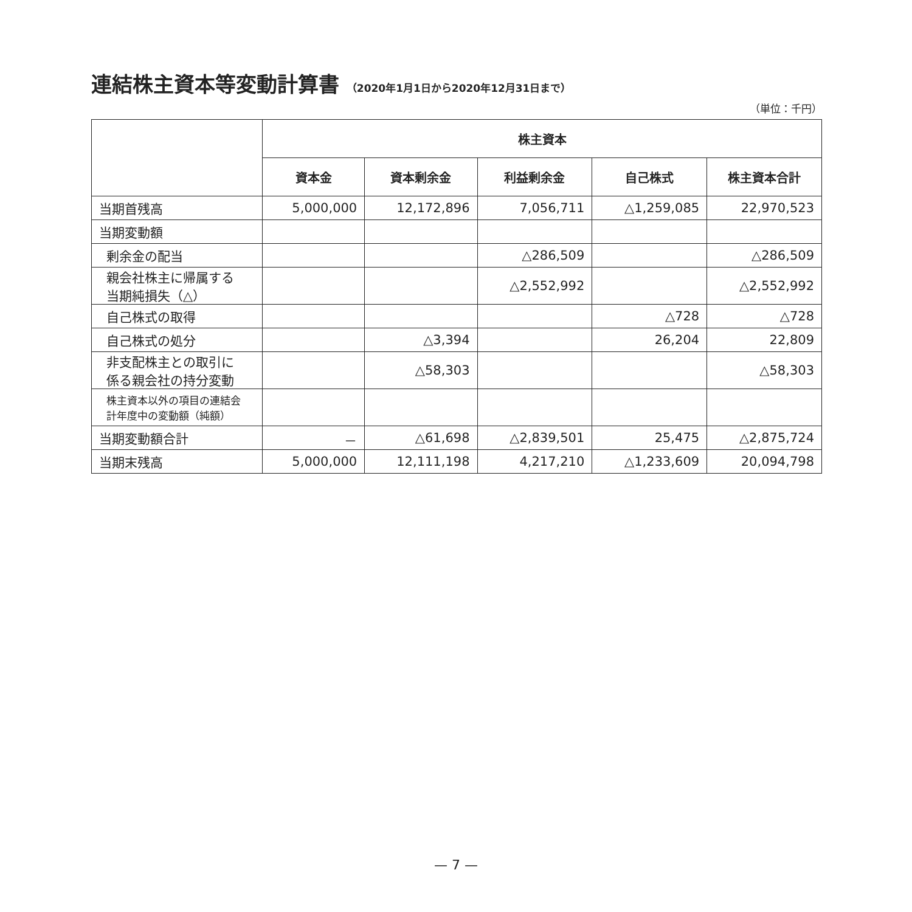連結株主資本等変動計算書 （2020年1月1日から2020年12月31日まで）
（単位：千円）
| | 株主資本 | | | | |
| --- | --- | --- | --- | --- | --- |
| | 資本金 | 資本剰余金 | 利益剰余金 | 自己株式 | 株主資本合計 |
| 当期首残高 | 5,000,000 | 12,172,896 | 7,056,711 | △1,259,085 | 22,970,523 |
| 当期変動額 | | | | | |
| 剰余金の配当 | | | △286,509 | | △286,509 |
| 親会社株主に帰属する 当期純損失（△） | | | △2,552,992 | | △2,552,992 |
| 自己株式の取得 | | | | △728 | △728 |
| 自己株式の処分 | | △3,394 | | 26,204 | 22,809 |
| 非支配株主との取引に 係る親会社の持分変動 | | △58,303 | | | △58,303 |
| 株主資本以外の項目の連結会 計年度中の変動額（純額） | | | | | |
| 当期変動額合計 | － | △61,698 | △2,839,501 | 25,475 | △2,875,724 |
| 当期末残高 | 5,000,000 | 12,111,198 | 4,217,210 | △1,233,609 | 20,094,798 |
— 7 —